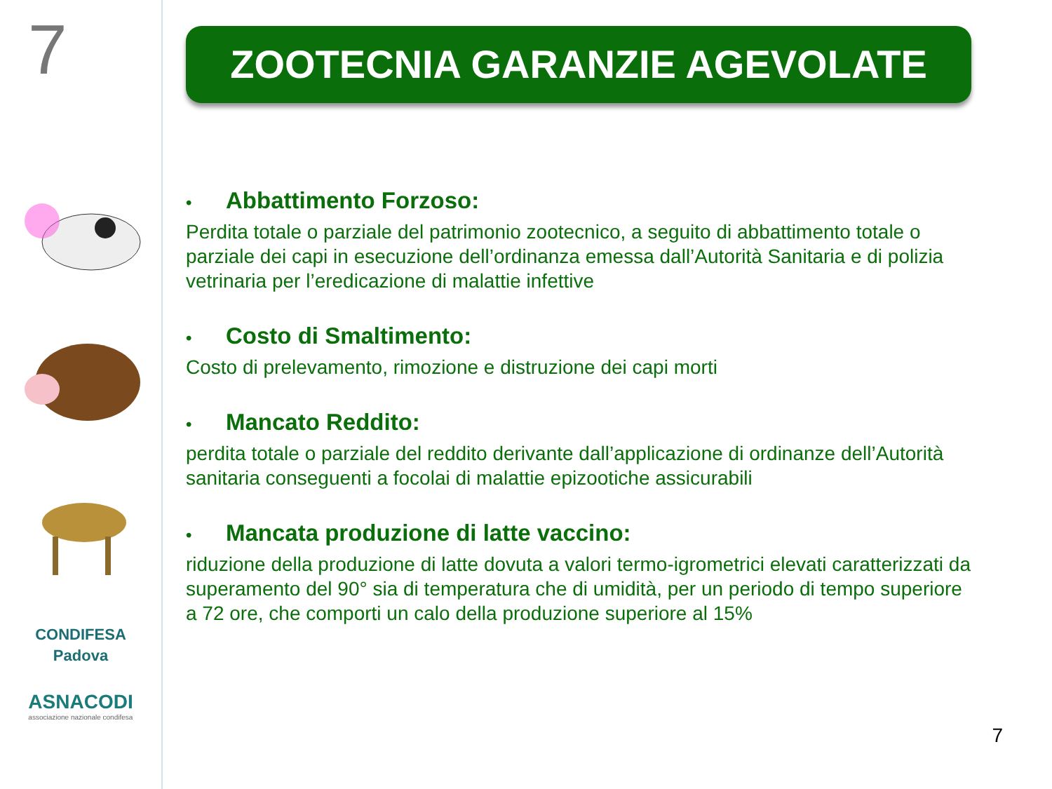7
CONDIFESA
Padova
ASNACODI
associazione nazionale condifesa
ZOOTECNIA GARANZIE AGEVOLATE
• Abbattimento Forzoso:
Perdita totale o parziale del patrimonio zootecnico, a seguito di abbattimento totale o parziale dei capi in esecuzione dell’ordinanza emessa dall’Autorità Sanitaria e di polizia vetrinaria per l’eredicazione di malattie infettive
• Costo di Smaltimento:
Costo di prelevamento, rimozione e distruzione dei capi morti
• Mancato Reddito:
perdita totale o parziale del reddito derivante dall’applicazione di ordinanze dell’Autorità sanitaria conseguenti a focolai di malattie epizootiche assicurabili
• Mancata produzione di latte vaccino:
riduzione della produzione di latte dovuta a valori termo-igrometrici elevati caratterizzati da superamento del 90° sia di temperatura che di umidità, per un periodo di tempo superiore a 72 ore, che comporti un calo della produzione superiore al 15%
7